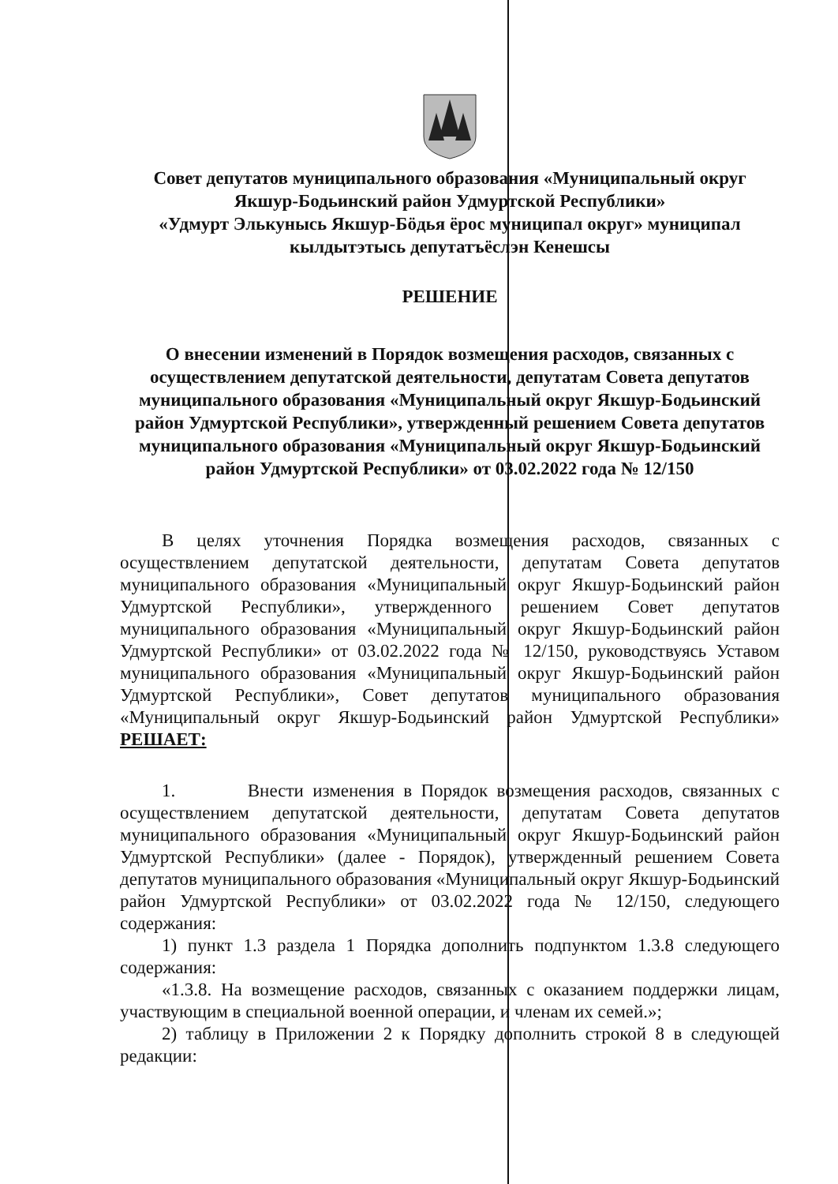Совет депутатов муниципального образования «Муниципальный округ Якшур-Бодьинский район Удмуртской Республики»
«Удмурт Элькунысь Якшур-Бӧдья ёрос муниципал округ» муниципал кылдытэтысь депутатъёслэн Кенешсы
РЕШЕНИЕ
О внесении изменений в Порядок возмещения расходов, связанных с осуществлением депутатской деятельности, депутатам Совета депутатов муниципального образования «Муниципальный округ Якшур-Бодьинский район Удмуртской Республики», утвержденный решением Совета депутатов муниципального образования «Муниципальный округ Якшур-Бодьинский район Удмуртской Республики» от 03.02.2022 года № 12/150
В целях уточнения Порядка возмещения расходов, связанных с осуществлением депутатской деятельности, депутатам Совета депутатов муниципального образования «Муниципальный округ Якшур-Бодьинский район Удмуртской Республики», утвержденного решением Совет депутатов муниципального образования «Муниципальный округ Якшур-Бодьинский район Удмуртской Республики» от 03.02.2022 года № 12/150, руководствуясь Уставом муниципального образования «Муниципальный округ Якшур-Бодьинский район Удмуртской Республики», Совет депутатов муниципального образования «Муниципальный округ Якшур-Бодьинский район Удмуртской Республики» РЕШАЕТ:
1. Внести изменения в Порядок возмещения расходов, связанных с осуществлением депутатской деятельности, депутатам Совета депутатов муниципального образования «Муниципальный округ Якшур-Бодьинский район Удмуртской Республики» (далее - Порядок), утвержденный решением Совета депутатов муниципального образования «Муниципальный округ Якшур-Бодьинский район Удмуртской Республики» от 03.02.2022 года № 12/150, следующего содержания:
1) пункт 1.3 раздела 1 Порядка дополнить подпунктом 1.3.8 следующего содержания:
«1.3.8. На возмещение расходов, связанных с оказанием поддержки лицам, участвующим в специальной военной операции, и членам их семей.»;
2) таблицу в Приложении 2 к Порядку дополнить строкой 8 в следующей редакции: